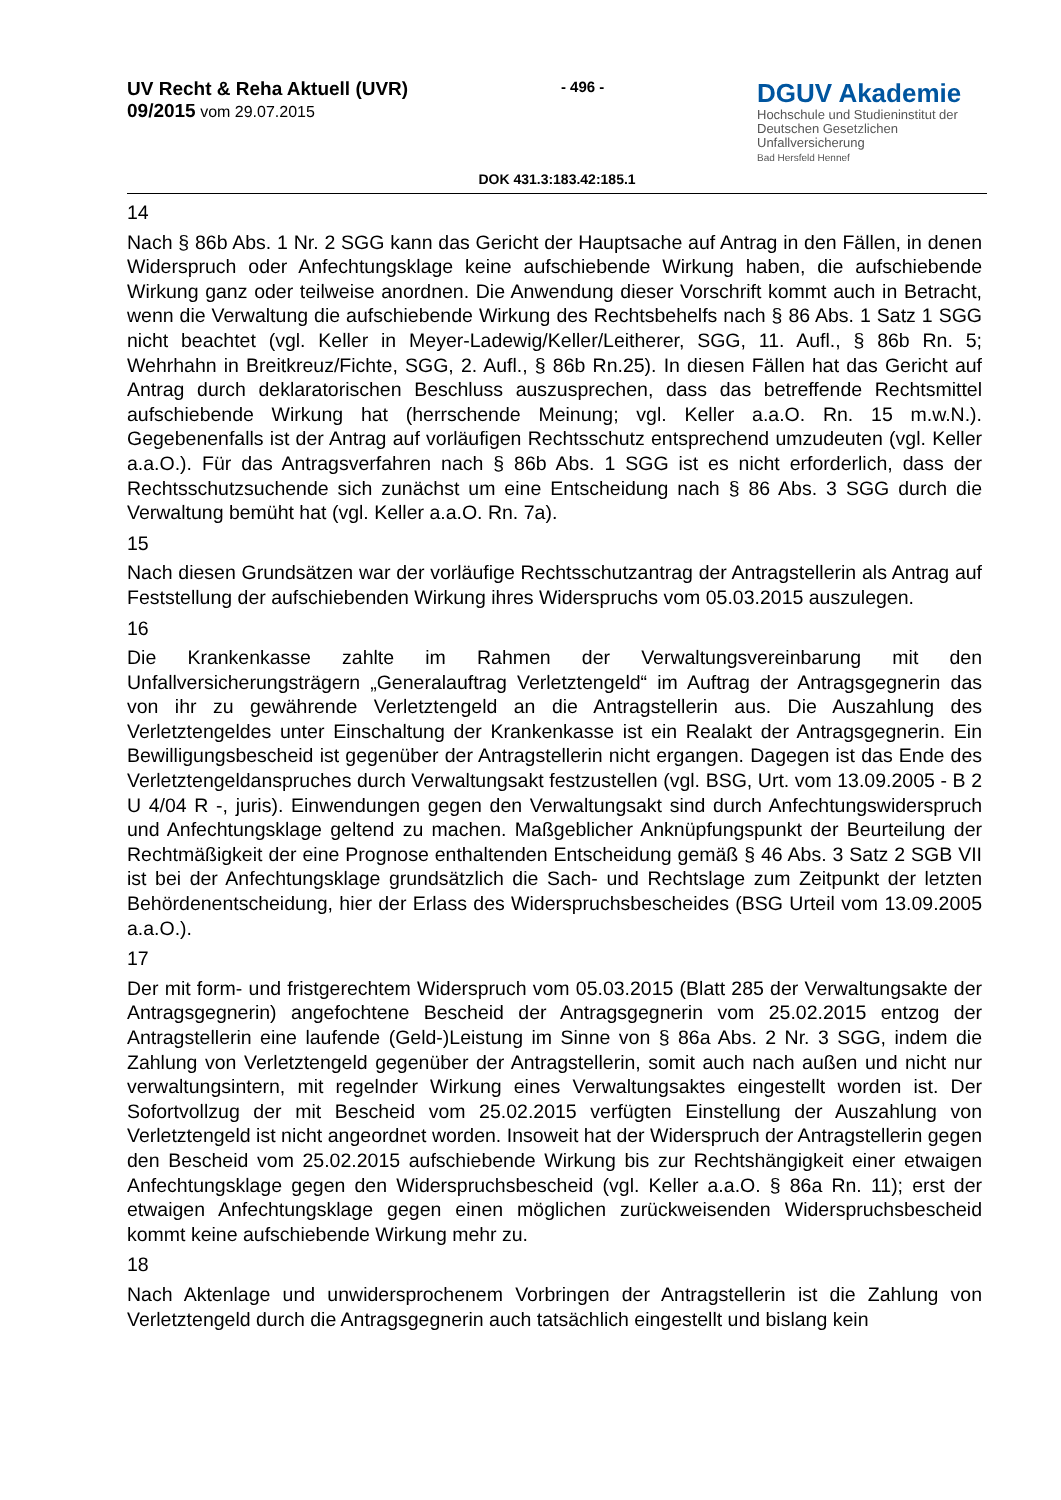UV Recht & Reha Aktuell (UVR)
09/2015 vom 29.07.2015
- 496 -
DGUV Akademie
Hochschule und Studieninstitut der
Deutschen Gesetzlichen Unfallversicherung
Bad Hersfeld Hennef
DOK 431.3:183.42:185.1
14
Nach § 86b Abs. 1 Nr. 2 SGG kann das Gericht der Hauptsache auf Antrag in den Fällen, in denen Widerspruch oder Anfechtungsklage keine aufschiebende Wirkung haben, die aufschiebende Wirkung ganz oder teilweise anordnen. Die Anwendung dieser Vorschrift kommt auch in Betracht, wenn die Verwaltung die aufschiebende Wirkung des Rechtsbehelfs nach § 86 Abs. 1 Satz 1 SGG nicht beachtet (vgl. Keller in Meyer-Ladewig/Keller/Leitherer, SGG, 11. Aufl., § 86b Rn. 5; Wehrhahn in Breitkreuz/Fichte, SGG, 2. Aufl., § 86b Rn.25). In diesen Fällen hat das Gericht auf Antrag durch deklaratorischen Beschluss auszusprechen, dass das betreffende Rechtsmittel aufschiebende Wirkung hat (herrschende Meinung; vgl. Keller a.a.O. Rn. 15 m.w.N.). Gegebenenfalls ist der Antrag auf vorläufigen Rechtsschutz entsprechend umzudeuten (vgl. Keller a.a.O.). Für das Antragsverfahren nach § 86b Abs. 1 SGG ist es nicht erforderlich, dass der Rechtsschutzsuchende sich zunächst um eine Entscheidung nach § 86 Abs. 3 SGG durch die Verwaltung bemüht hat (vgl. Keller a.a.O. Rn. 7a).
15
Nach diesen Grundsätzen war der vorläufige Rechtsschutzantrag der Antragstellerin als Antrag auf Feststellung der aufschiebenden Wirkung ihres Widerspruchs vom 05.03.2015 auszulegen.
16
Die Krankenkasse zahlte im Rahmen der Verwaltungsvereinbarung mit den Unfallversicherungsträgern „Generalauftrag Verletztengeld“ im Auftrag der Antragsgegnerin das von ihr zu gewährende Verletztengeld an die Antragstellerin aus. Die Auszahlung des Verletztengeldes unter Einschaltung der Krankenkasse ist ein Realakt der Antragsgegnerin. Ein Bewilligungsbescheid ist gegenüber der Antragstellerin nicht ergangen. Dagegen ist das Ende des Verletztengeldanspruches durch Verwaltungsakt festzustellen (vgl. BSG, Urt. vom 13.09.2005 - B 2 U 4/04 R -, juris). Einwendungen gegen den Verwaltungsakt sind durch Anfechtungswiderspruch und Anfechtungsklage geltend zu machen. Maßgeblicher Anknüpfungspunkt der Beurteilung der Rechtmäßigkeit der eine Prognose enthaltenden Entscheidung gemäß § 46 Abs. 3 Satz 2 SGB VII ist bei der Anfechtungsklage grundsätzlich die Sach- und Rechtslage zum Zeitpunkt der letzten Behördenentscheidung, hier der Erlass des Widerspruchsbescheides (BSG Urteil vom 13.09.2005 a.a.O.).
17
Der mit form- und fristgerechtem Widerspruch vom 05.03.2015 (Blatt 285 der Verwaltungsakte der Antragsgegnerin) angefochtene Bescheid der Antragsgegnerin vom 25.02.2015 entzog der Antragstellerin eine laufende (Geld-)Leistung im Sinne von § 86a Abs. 2 Nr. 3 SGG, indem die Zahlung von Verletztengeld gegenüber der Antragstellerin, somit auch nach außen und nicht nur verwaltungsintern, mit regelnder Wirkung eines Verwaltungsaktes eingestellt worden ist. Der Sofortvollzug der mit Bescheid vom 25.02.2015 verfügten Einstellung der Auszahlung von Verletztengeld ist nicht angeordnet worden. Insoweit hat der Widerspruch der Antragstellerin gegen den Bescheid vom 25.02.2015 aufschiebende Wirkung bis zur Rechtshängigkeit einer etwaigen Anfechtungsklage gegen den Widerspruchsbescheid (vgl. Keller a.a.O. § 86a Rn. 11); erst der etwaigen Anfechtungsklage gegen einen möglichen zurückweisenden Widerspruchsbescheid kommt keine aufschiebende Wirkung mehr zu.
18
Nach Aktenlage und unwidersprochenem Vorbringen der Antragstellerin ist die Zahlung von Verletztengeld durch die Antragsgegnerin auch tatsächlich eingestellt und bislang kein